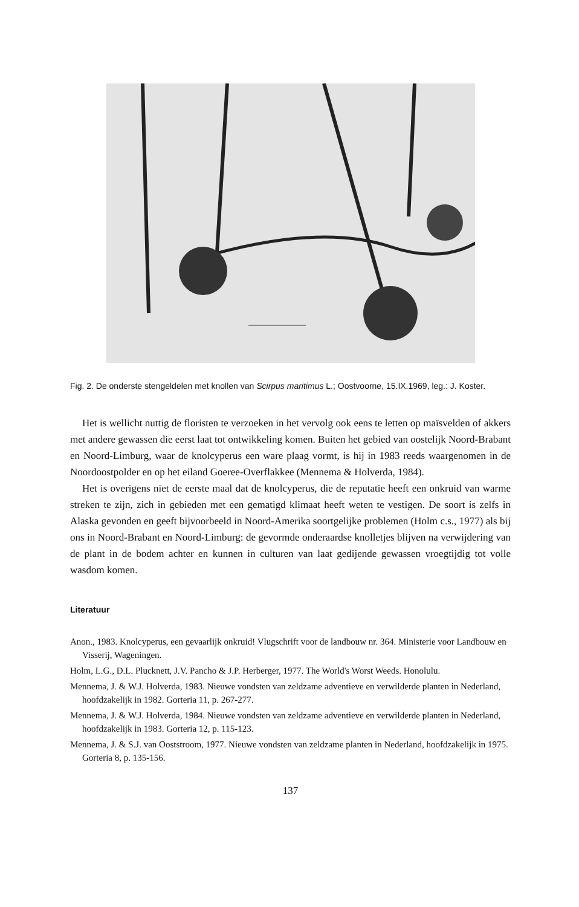Fig. 2. De onderste stengeldelen met knollen van Scirpus maritimus L.; Oostvoorne, 15.IX.1969, leg.: J. Koster.
Het is wellicht nuttig de floristen te verzoeken in het vervolg ook eens te letten op maïsvelden of akkers met andere gewassen die eerst laat tot ontwikkeling komen. Buiten het gebied van oostelijk Noord-Brabant en Noord-Limburg, waar de knolcyperus een ware plaag vormt, is hij in 1983 reeds waargenomen in de Noordoostpolder en op het eiland Goeree-Overflakkee (Mennema & Holverda, 1984).
Het is overigens niet de eerste maal dat de knolcyperus, die de reputatie heeft een onkruid van warme streken te zijn, zich in gebieden met een gematigd klimaat heeft weten te vestigen. De soort is zelfs in Alaska gevonden en geeft bijvoorbeeld in Noord-Amerika soortgelijke problemen (Holm c.s., 1977) als bij ons in Noord-Brabant en Noord-Limburg: de gevormde onderaardse knolletjes blijven na verwijdering van de plant in de bodem achter en kunnen in culturen van laat gedijende gewassen vroegtijdig tot volle wasdom komen.
Literatuur
Anon., 1983. Knolcyperus, een gevaarlijk onkruid! Vlugschrift voor de landbouw nr. 364. Ministerie voor Landbouw en Visserij, Wageningen.
Holm, L.G., D.L. Plucknett, J.V. Pancho & J.P. Herberger, 1977. The World's Worst Weeds. Honolulu.
Mennema, J. & W.J. Holverda, 1983. Nieuwe vondsten van zeldzame adventieve en verwilderde planten in Nederland, hoofdzakelijk in 1982. Gorteria 11, p. 267-277.
Mennema, J. & W.J. Holverda, 1984. Nieuwe vondsten van zeldzame adventieve en verwilderde planten in Nederland, hoofdzakelijk in 1983. Gorteria 12, p. 115-123.
Mennema, J. & S.J. van Ooststroom, 1977. Nieuwe vondsten van zeldzame planten in Nederland, hoofdzakelijk in 1975. Gorteria 8, p. 135-156.
137